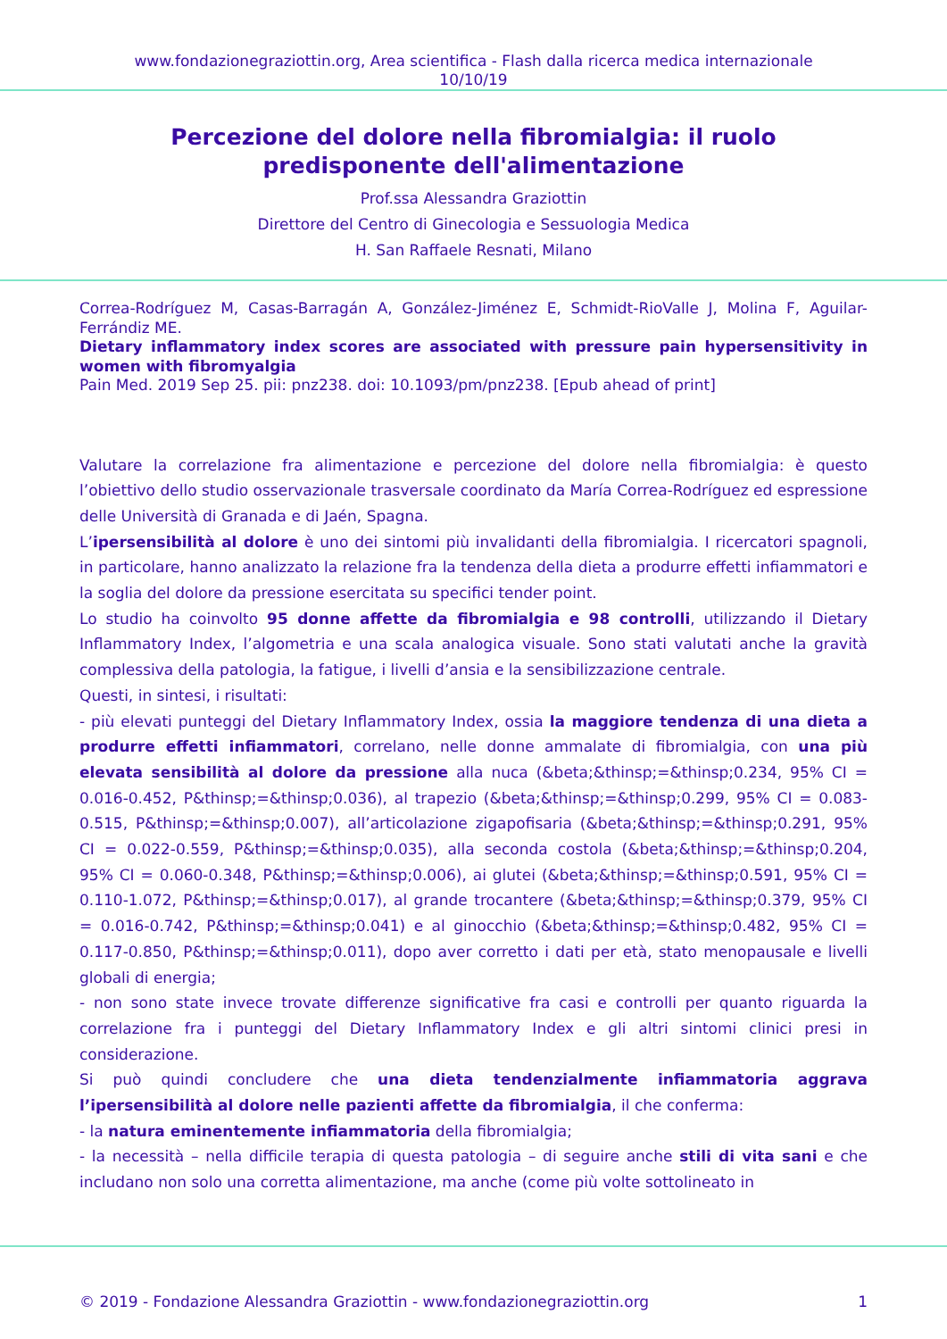www.fondazionegraziottin.org, Area scientifica - Flash dalla ricerca medica internazionale
10/10/19
Percezione del dolore nella fibromialgia: il ruolo
predisponente dell'alimentazione
Prof.ssa Alessandra Graziottin
Direttore del Centro di Ginecologia e Sessuologia Medica
H. San Raffaele Resnati, Milano
Correa-Rodríguez M, Casas-Barragán A, González-Jiménez E, Schmidt-RioValle J, Molina F, Aguilar-Ferrándiz ME.
Dietary inflammatory index scores are associated with pressure pain hypersensitivity in women with fibromyalgia
Pain Med. 2019 Sep 25. pii: pnz238. doi: 10.1093/pm/pnz238. [Epub ahead of print]
Valutare la correlazione fra alimentazione e percezione del dolore nella fibromialgia: è questo l’obiettivo dello studio osservazionale trasversale coordinato da María Correa-Rodríguez ed espressione delle Università di Granada e di Jaén, Spagna.
L’ipersensibilità al dolore è uno dei sintomi più invalidanti della fibromialgia. I ricercatori spagnoli, in particolare, hanno analizzato la relazione fra la tendenza della dieta a produrre effetti infiammatori e la soglia del dolore da pressione esercitata su specifici tender point.
Lo studio ha coinvolto 95 donne affette da fibromialgia e 98 controlli, utilizzando il Dietary Inflammatory Index, l’algometria e una scala analogica visuale. Sono stati valutati anche la gravità complessiva della patologia, la fatigue, i livelli d’ansia e la sensibilizzazione centrale.
Questi, in sintesi, i risultati:
- più elevati punteggi del Dietary Inflammatory Index, ossia la maggiore tendenza di una dieta a produrre effetti infiammatori, correlano, nelle donne ammalate di fibromialgia, con una più elevata sensibilità al dolore da pressione alla nuca (&beta;&thinsp;=&thinsp;0.234, 95% CI = 0.016-0.452, P&thinsp;=&thinsp;0.036), al trapezio (&beta;&thinsp;=&thinsp;0.299, 95% CI = 0.083-0.515, P&thinsp;=&thinsp;0.007), all’articolazione zigapofisaria (&beta;&thinsp;=&thinsp;0.291, 95% CI = 0.022-0.559, P&thinsp;=&thinsp;0.035), alla seconda costola (&beta;&thinsp;=&thinsp;0.204, 95% CI = 0.060-0.348, P&thinsp;=&thinsp;0.006), ai glutei (&beta;&thinsp;=&thinsp;0.591, 95% CI = 0.110-1.072, P&thinsp;=&thinsp;0.017), al grande trocantere (&beta;&thinsp;=&thinsp;0.379, 95% CI = 0.016-0.742, P&thinsp;=&thinsp;0.041) e al ginocchio (&beta;&thinsp;=&thinsp;0.482, 95% CI = 0.117-0.850, P&thinsp;=&thinsp;0.011), dopo aver corretto i dati per età, stato menopausale e livelli globali di energia;
- non sono state invece trovate differenze significative fra casi e controlli per quanto riguarda la correlazione fra i punteggi del Dietary Inflammatory Index e gli altri sintomi clinici presi in considerazione.
Si può quindi concludere che una dieta tendenzialmente infiammatoria aggrava l’ipersensibilità al dolore nelle pazienti affette da fibromialgia, il che conferma:
- la natura eminentemente infiammatoria della fibromialgia;
- la necessità – nella difficile terapia di questa patologia – di seguire anche stili di vita sani e che includano non solo una corretta alimentazione, ma anche (come più volte sottolineato in
© 2019 - Fondazione Alessandra Graziottin - www.fondazionegraziottin.org 1